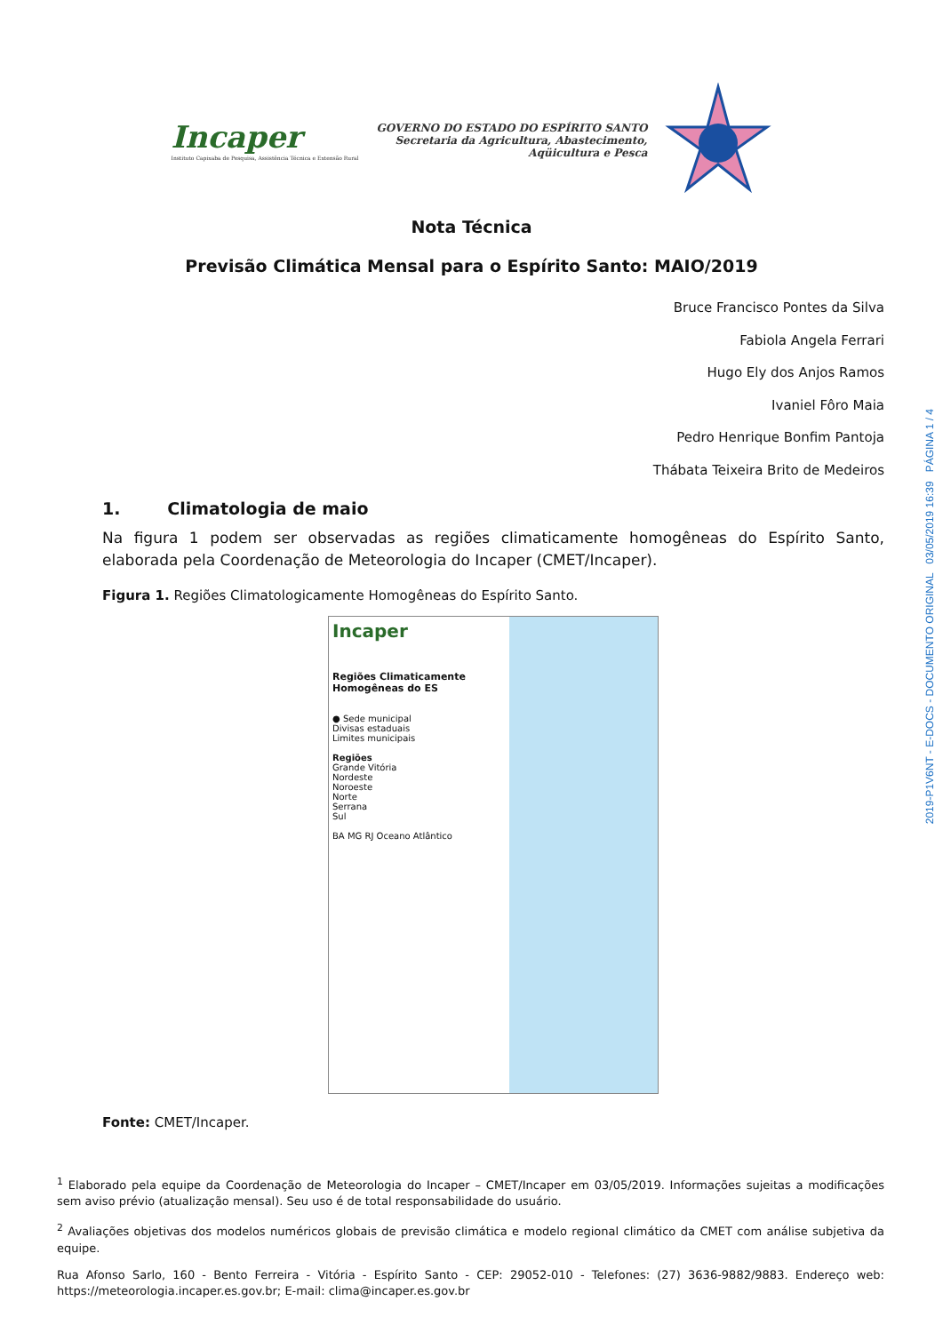Incaper
Instituto Capixaba de Pesquisa, Assistência Técnica e Extensão Rural
GOVERNO DO ESTADO DO ESPÍRITO SANTO
Secretaria da Agricultura, Abastecimento,
Aqüicultura e Pesca
Nota Técnica
Previsão Climática Mensal para o Espírito Santo: MAIO/2019
Bruce Francisco Pontes da Silva
Fabiola Angela Ferrari
Hugo Ely dos Anjos Ramos
Ivaniel Fôro Maia
Pedro Henrique Bonfim Pantoja
Thábata Teixeira Brito de Medeiros
1. Climatologia de maio
Na figura 1 podem ser observadas as regiões climaticamente homogêneas do Espírito Santo, elaborada pela Coordenação de Meteorologia do Incaper (CMET/Incaper).
Figura 1. Regiões Climatologicamente Homogêneas do Espírito Santo.
Incaper
Regiões Climaticamente
Homogêneas do ES
● Sede municipal
Divisas estaduais
Limites municipais
Regiões
Grande Vitória
Nordeste
Noroeste
Norte
Serrana
Sul
BA MG RJ Oceano Atlântico
Fonte: CMET/Incaper.
<sup>1</sup> Elaborado pela equipe da Coordenação de Meteorologia do Incaper – CMET/Incaper em 03/05/2019. Informações sujeitas a modificações sem aviso prévio (atualização mensal). Seu uso é de total responsabilidade do usuário.
<sup>2</sup> Avaliações objetivas dos modelos numéricos globais de previsão climática e modelo regional climático da CMET com análise subjetiva da equipe.
Rua Afonso Sarlo, 160 - Bento Ferreira - Vitória - Espírito Santo - CEP: 29052-010 - Telefones: (27) 3636-9882/9883. Endereço web: https://meteorologia.incaper.es.gov.br; E-mail: clima@incaper.es.gov.br
2019-P1V6NT - E-DOCS - DOCUMENTO ORIGINAL 03/05/2019 16:39 PÁGINA 1 / 4